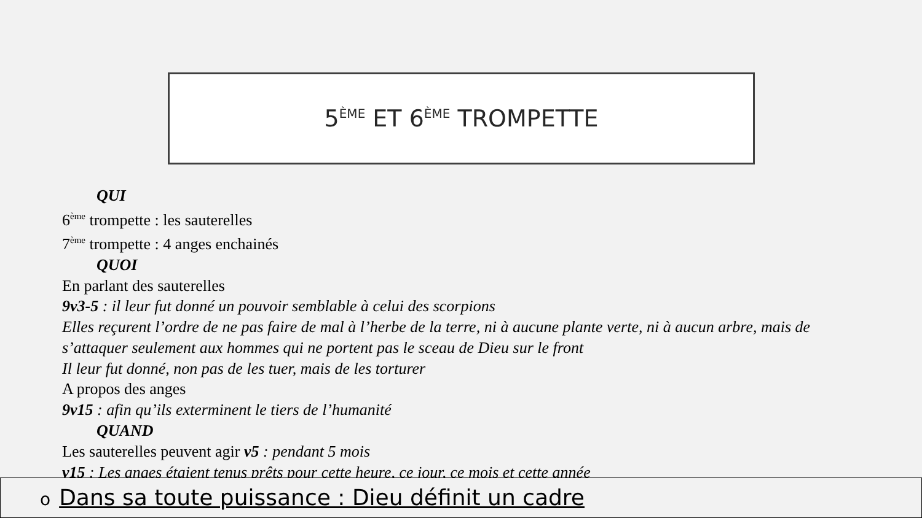5<sup>ÈME</sup> ET 6<sup>ÈME</sup> TROMPETTE
QUI
6<sup>ème</sup> trompette : les sauterelles
7<sup>ème</sup> trompette : 4 anges enchainés
QUOI
En parlant des sauterelles
9v3-5 : il leur fut donné un pouvoir semblable à celui des scorpions
Elles reçurent l’ordre de ne pas faire de mal à l’herbe de la terre, ni à aucune plante verte, ni à aucun arbre, mais de s’attaquer seulement aux hommes qui ne portent pas le sceau de Dieu sur le front
Il leur fut donné, non pas de les tuer, mais de les torturer
A propos des anges
9v15 : afin qu’ils exterminent le tiers de l’humanité
QUAND
Les sauterelles peuvent agir v5 : pendant 5 mois
v15 : Les anges étaient tenus prêts pour cette heure, ce jour, ce mois et cette année
o Dans sa toute puissance : Dieu définit un cadre